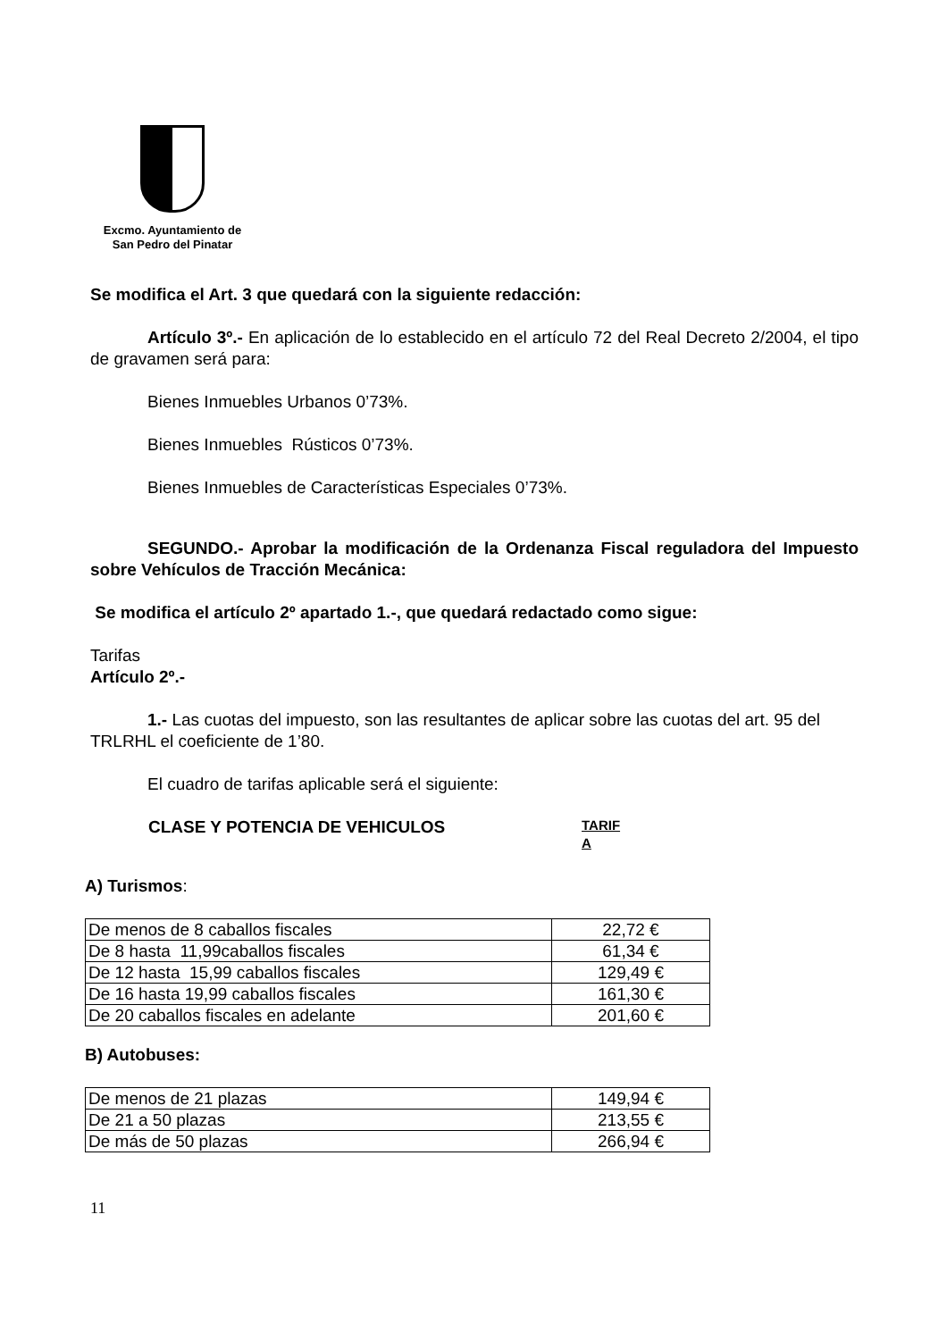Excmo. Ayuntamiento de
San Pedro del Pinatar
Se modifica el Art. 3 que quedará con la siguiente redacción:
Artículo 3º.- En aplicación de lo establecido en el artículo 72 del Real Decreto 2/2004, el tipo de gravamen será para:
Bienes Inmuebles Urbanos 0’73%.
Bienes Inmuebles Rústicos 0’73%.
Bienes Inmuebles de Características Especiales 0’73%.
SEGUNDO.- Aprobar la modificación de la Ordenanza Fiscal reguladora del Impuesto sobre Vehículos de Tracción Mecánica:
Se modifica el artículo 2º apartado 1.-, que quedará redactado como sigue:
Tarifas
Artículo 2º.-
1.- Las cuotas del impuesto, son las resultantes de aplicar sobre las cuotas del art. 95 del TRLRHL el coeficiente de 1’80.
El cuadro de tarifas aplicable será el siguiente:
CLASE Y POTENCIA DE VEHICULOS TARIF A
A) Turismos:
| De menos de 8 caballos fiscales | 22,72 € |
| De 8 hasta 11,99caballos fiscales | 61,34 € |
| De 12 hasta 15,99 caballos fiscales | 129,49 € |
| De 16 hasta 19,99 caballos fiscales | 161,30 € |
| De 20 caballos fiscales en adelante | 201,60 € |
B) Autobuses:
| De menos de 21 plazas | 149,94 € |
| De 21 a 50 plazas | 213,55 € |
| De más de 50 plazas | 266,94 € |
11